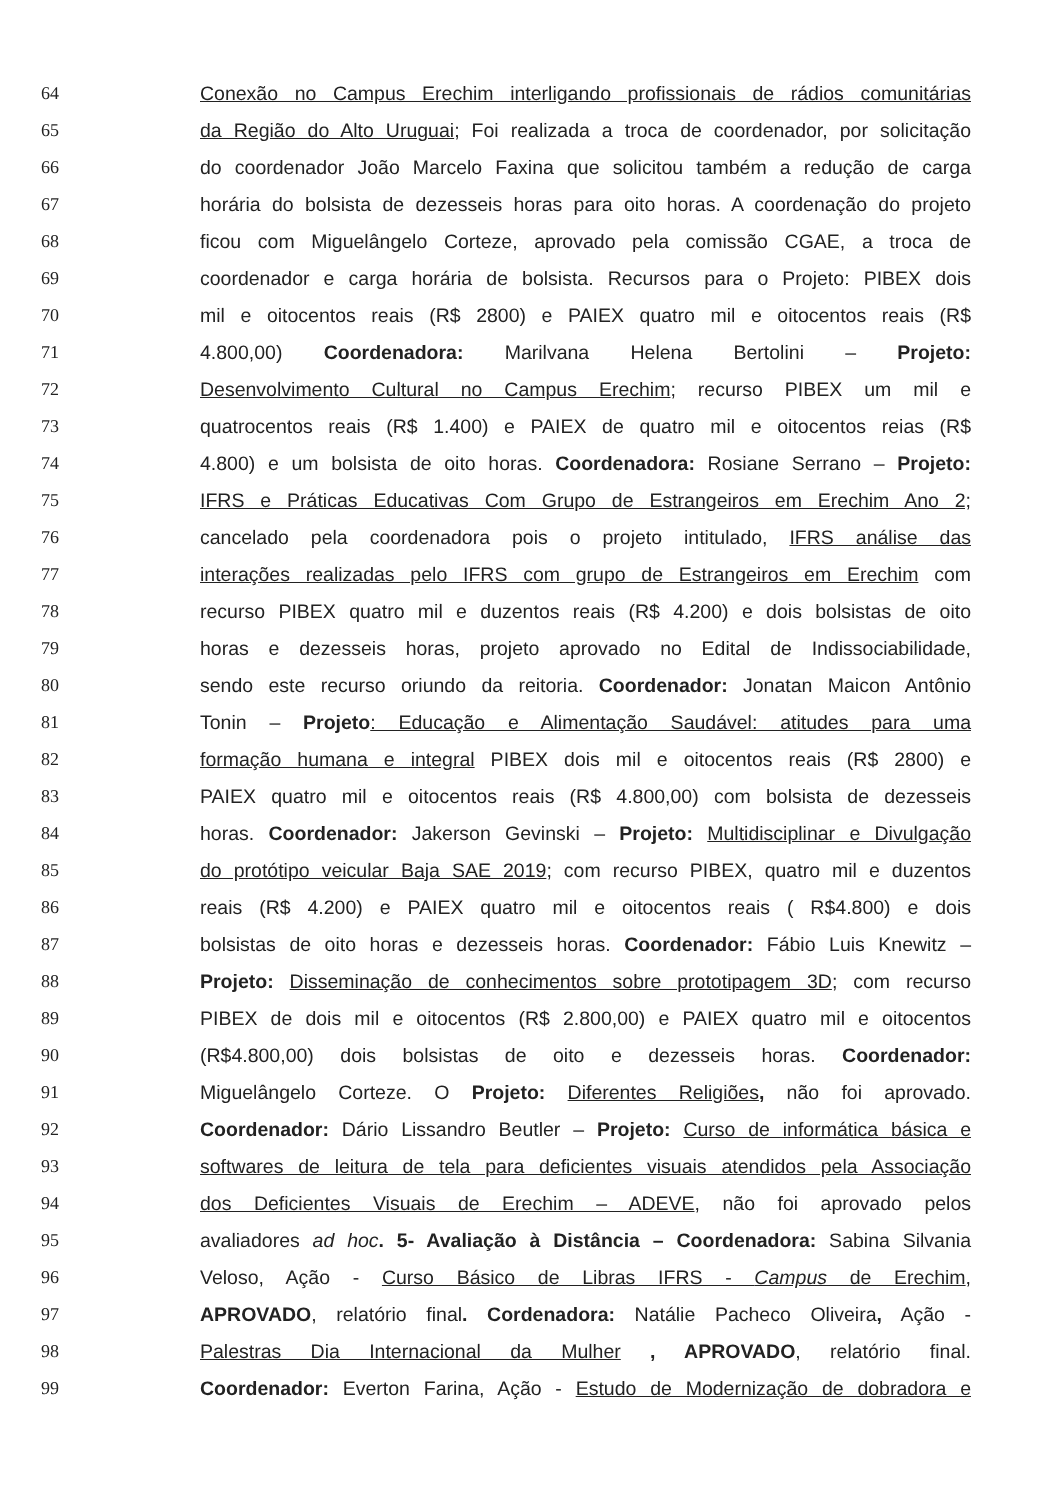64 Conexão no Campus Erechim interligando profissionais de rádios comunitárias
65 da Região do Alto Uruguai; Foi realizada a troca de coordenador, por solicitação
66 do coordenador João Marcelo Faxina que solicitou também a redução de carga
67 horária do bolsista de dezesseis horas para oito horas. A coordenação do projeto
68 ficou com Miguelângelo Corteze, aprovado pela comissão CGAE, a troca de
69 coordenador e carga horária de bolsista. Recursos para o Projeto: PIBEX dois
70 mil e oitocentos reais (R$ 2800) e PAIEX quatro mil e oitocentos reais (R$
71 4.800,00) Coordenadora: Marilvana Helena Bertolini – Projeto:
72 Desenvolvimento Cultural no Campus Erechim; recurso PIBEX um mil e
73 quatrocentos reais (R$ 1.400) e PAIEX de quatro mil e oitocentos reias (R$
74 4.800) e um bolsista de oito horas. Coordenadora: Rosiane Serrano – Projeto:
75 IFRS e Práticas Educativas Com Grupo de Estrangeiros em Erechim Ano 2;
76 cancelado pela coordenadora pois o projeto intitulado, IFRS análise das
77 interações realizadas pelo IFRS com grupo de Estrangeiros em Erechim com
78 recurso PIBEX quatro mil e duzentos reais (R$ 4.200) e dois bolsistas de oito
79 horas e dezesseis horas, projeto aprovado no Edital de Indissociabilidade,
80 sendo este recurso oriundo da reitoria. Coordenador: Jonatan Maicon Antônio
81 Tonin – Projeto: Educação e Alimentação Saudável: atitudes para uma
82 formação humana e integral PIBEX dois mil e oitocentos reais (R$ 2800) e
83 PAIEX quatro mil e oitocentos reais (R$ 4.800,00) com bolsista de dezesseis
84 horas. Coordenador: Jakerson Gevinski – Projeto: Multidisciplinar e Divulgação
85 do protótipo veicular Baja SAE 2019; com recurso PIBEX, quatro mil e duzentos
86 reais (R$ 4.200) e PAIEX quatro mil e oitocentos reais ( R$4.800) e dois
87 bolsistas de oito horas e dezesseis horas. Coordenador: Fábio Luis Knewitz –
88 Projeto: Disseminação de conhecimentos sobre prototipagem 3D; com recurso
89 PIBEX de dois mil e oitocentos (R$ 2.800,00) e PAIEX quatro mil e oitocentos
90 (R$4.800,00) dois bolsistas de oito e dezesseis horas. Coordenador:
91 Miguelângelo Corteze. O Projeto: Diferentes Religiões, não foi aprovado.
92 Coordenador: Dário Lissandro Beutler – Projeto: Curso de informática básica e
93 softwares de leitura de tela para deficientes visuais atendidos pela Associação
94 dos Deficientes Visuais de Erechim – ADEVE, não foi aprovado pelos
95 avaliadores ad hoc. 5- Avaliação à Distância – Coordenadora: Sabina Silvania
96 Veloso, Ação - Curso Básico de Libras IFRS - Campus de Erechim,
97 APROVADO, relatório final. Cordenadora: Natálie Pacheco Oliveira, Ação -
98 Palestras Dia Internacional da Mulher , APROVADO, relatório final.
99 Coordenador: Everton Farina, Ação - Estudo de Modernização de dobradora e